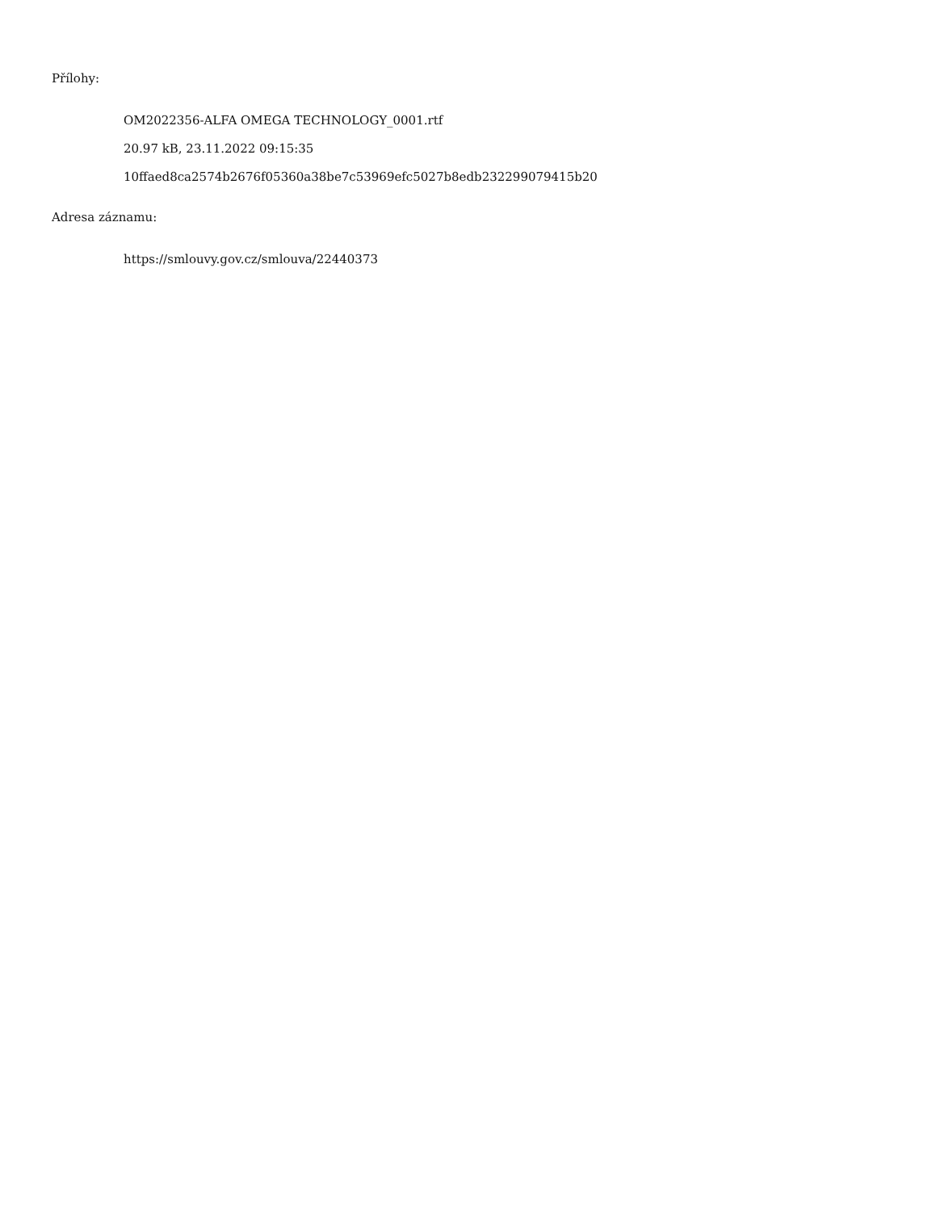Přílohy:
OM2022356-ALFA OMEGA TECHNOLOGY_0001.rtf
20.97 kB, 23.11.2022 09:15:35
10ffaed8ca2574b2676f05360a38be7c53969efc5027b8edb232299079415b20
Adresa záznamu:
https://smlouvy.gov.cz/smlouva/22440373